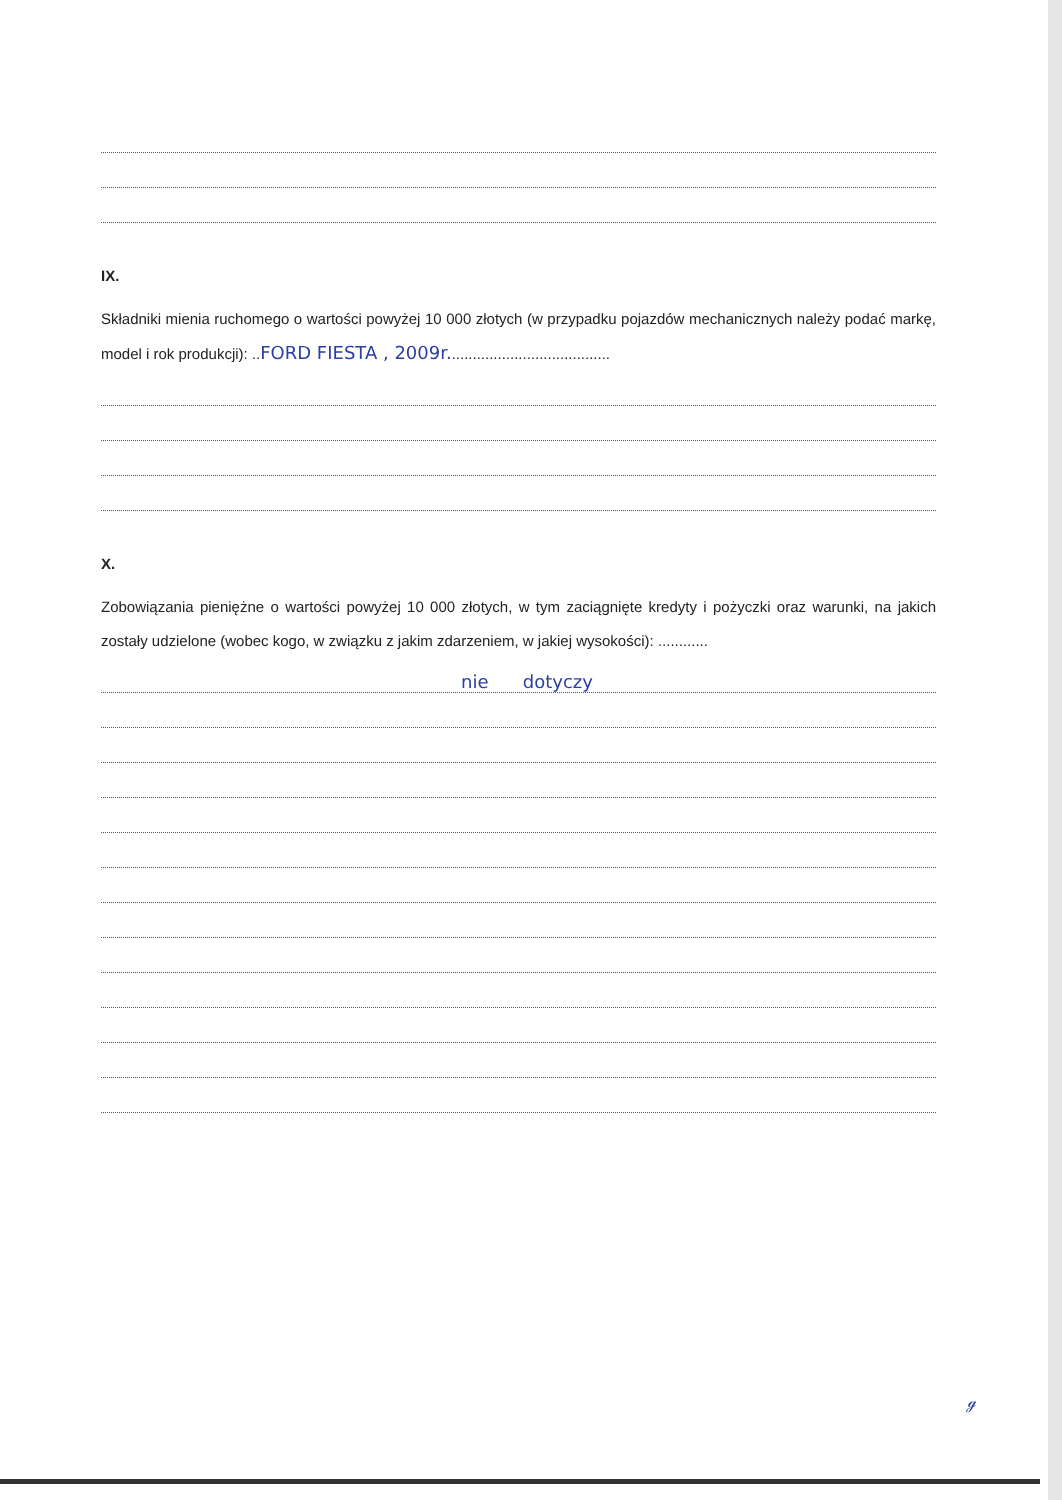IX.
Składniki mienia ruchomego o wartości powyżej 10 000 złotych (w przypadku pojazdów mechanicznych należy podać markę, model i rok produkcji): ..FORD FIESTA , 2009r.......................................
X.
Zobowiązania pieniężne o wartości powyżej 10 000 złotych, w tym zaciągnięte kredyty i pożyczki oraz warunki, na jakich zostały udzielone (wobec kogo, w związku z jakim zdarzeniem, w jakiej wysokości): ............
nie dotyczy
ℊ